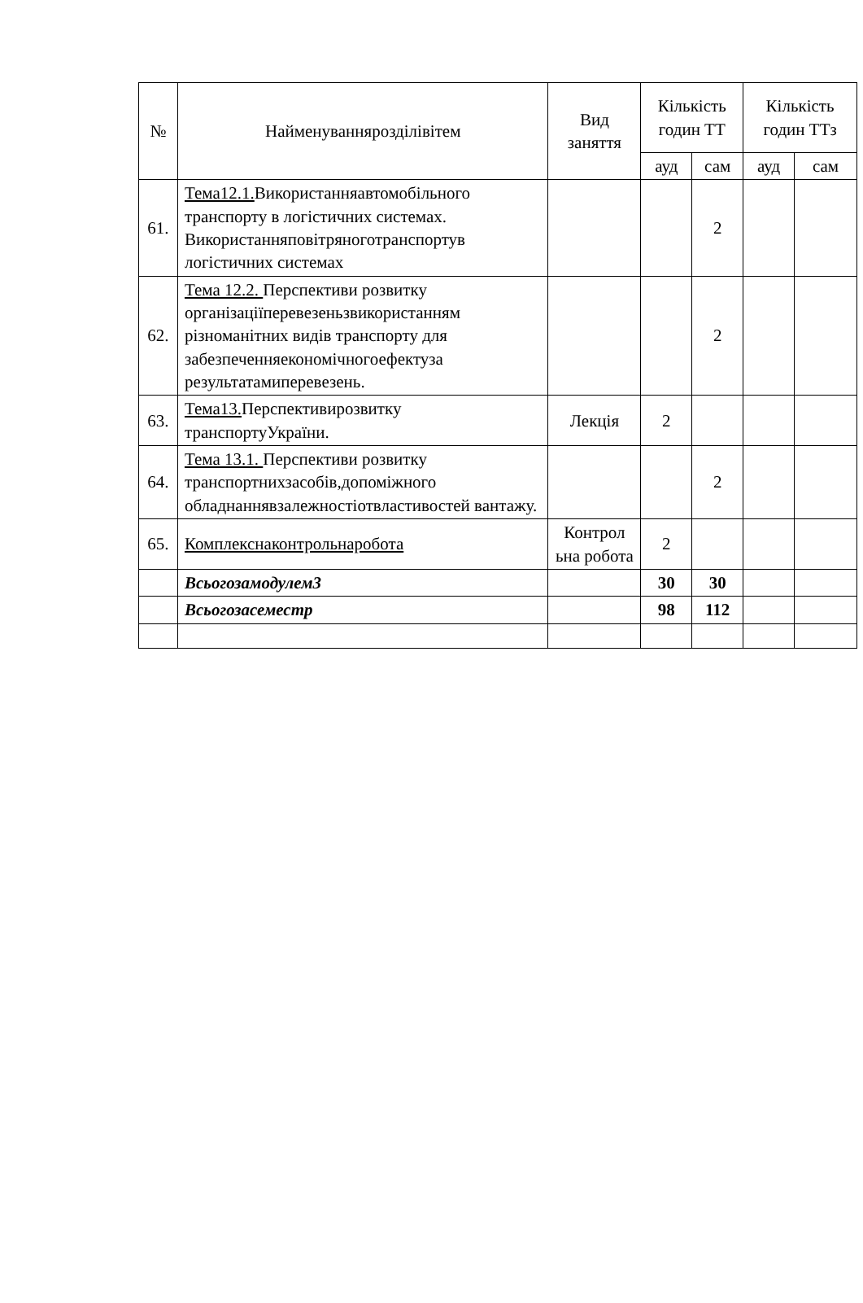| № | Найменуваннярозділівітем | Вид заняття | Кількість годин ТТ | | Кількість годин ТТз | |
| --- | --- | --- | --- | --- | --- | --- |
| | | | ауд | сам | ауд | сам |
| 61. | Тема12.1. Використанняавтомобільного транспорту в логістичних системах. Використанняповітряноготранспортув логістичних системах | | | 2 | | |
| 62. | Тема 12.2. Перспективи розвитку організаціїперевезеньзвикористанням різноманітних видів транспорту для забезпеченняекономічногоефектуза результатамиперевезень. | | | 2 | | |
| 63. | Тема13. Перспективирозвитку транспортуУкраїни. | Лекція | 2 | | | |
| 64. | Тема 13.1. Перспективи розвитку транспортнихзасобів,допоміжного обладнаннявзалежностіотвластивостей вантажу. | | | 2 | | |
| 65. | Комплекснаконтрольнаробота | Контрол ьна робота | 2 | | | |
| | Всьогозамодулем3 | | 30 | 30 | | |
| | Всьогозасеместр | | 98 | 112 | | |